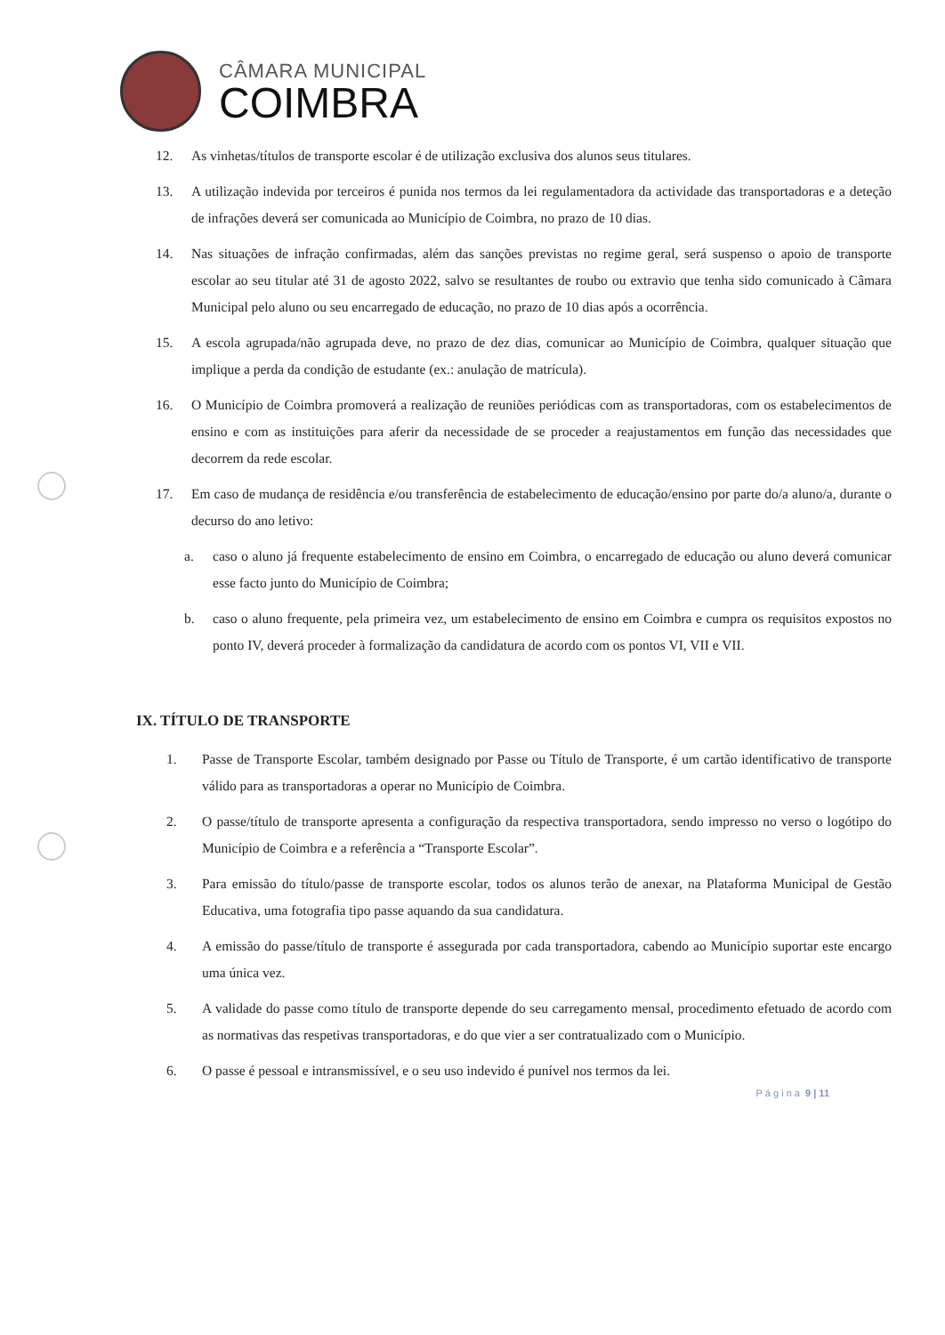CÂMARA MUNICIPAL
COIMBRA
12. As vinhetas/títulos de transporte escolar é de utilização exclusiva dos alunos seus titulares.
13. A utilização indevida por terceiros é punida nos termos da lei regulamentadora da actividade das transportadoras e a deteção de infrações deverá ser comunicada ao Município de Coimbra, no prazo de 10 dias.
14. Nas situações de infração confirmadas, além das sanções previstas no regime geral, será suspenso o apoio de transporte escolar ao seu titular até 31 de agosto 2022, salvo se resultantes de roubo ou extravio que tenha sido comunicado à Câmara Municipal pelo aluno ou seu encarregado de educação, no prazo de 10 dias após a ocorrência.
15. A escola agrupada/não agrupada deve, no prazo de dez dias, comunicar ao Município de Coimbra, qualquer situação que implique a perda da condição de estudante (ex.: anulação de matrícula).
16. O Município de Coimbra promoverá a realização de reuniões periódicas com as transportadoras, com os estabelecimentos de ensino e com as instituições para aferir da necessidade de se proceder a reajustamentos em função das necessidades que decorrem da rede escolar.
17. Em caso de mudança de residência e/ou transferência de estabelecimento de educação/ensino por parte do/a aluno/a, durante o decurso do ano letivo:
a. caso o aluno já frequente estabelecimento de ensino em Coimbra, o encarregado de educação ou aluno deverá comunicar esse facto junto do Município de Coimbra;
b. caso o aluno frequente, pela primeira vez, um estabelecimento de ensino em Coimbra e cumpra os requisitos expostos no ponto IV, deverá proceder à formalização da candidatura de acordo com os pontos VI, VII e VII.
IX. TÍTULO DE TRANSPORTE
1. Passe de Transporte Escolar, também designado por Passe ou Título de Transporte, é um cartão identificativo de transporte válido para as transportadoras a operar no Município de Coimbra.
2. O passe/título de transporte apresenta a configuração da respectiva transportadora, sendo impresso no verso o logótipo do Município de Coimbra e a referência a “Transporte Escolar”.
3. Para emissão do título/passe de transporte escolar, todos os alunos terão de anexar, na Plataforma Municipal de Gestão Educativa, uma fotografia tipo passe aquando da sua candidatura.
4. A emissão do passe/título de transporte é assegurada por cada transportadora, cabendo ao Município suportar este encargo uma única vez.
5. A validade do passe como título de transporte depende do seu carregamento mensal, procedimento efetuado de acordo com as normativas das respetivas transportadoras, e do que vier a ser contratualizado com o Município.
6. O passe é pessoal e intransmissível, e o seu uso indevido é punível nos termos da lei.
P á g i n a 9 | 11